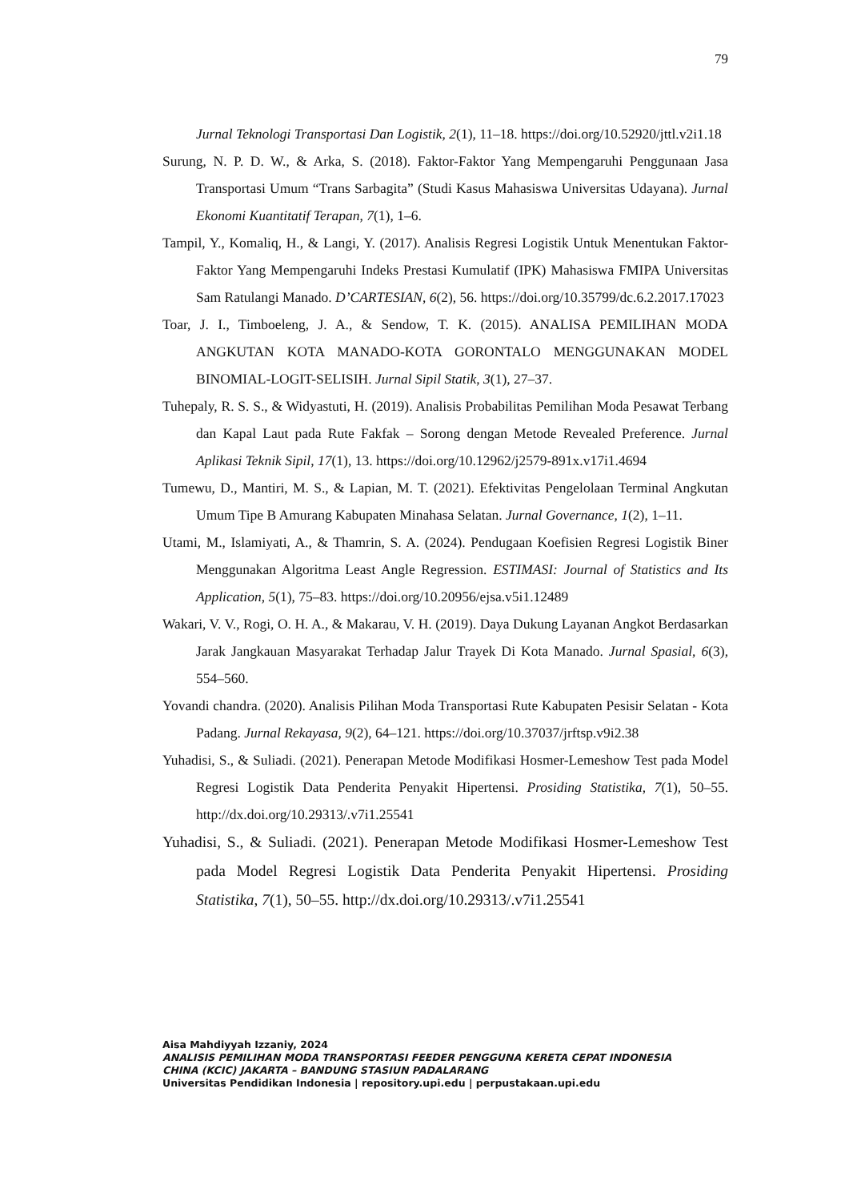79
Jurnal Teknologi Transportasi Dan Logistik, 2(1), 11–18. https://doi.org/10.52920/jttl.v2i1.18
Surung, N. P. D. W., & Arka, S. (2018). Faktor-Faktor Yang Mempengaruhi Penggunaan Jasa Transportasi Umum “Trans Sarbagita” (Studi Kasus Mahasiswa Universitas Udayana). Jurnal Ekonomi Kuantitatif Terapan, 7(1), 1–6.
Tampil, Y., Komaliq, H., & Langi, Y. (2017). Analisis Regresi Logistik Untuk Menentukan Faktor-Faktor Yang Mempengaruhi Indeks Prestasi Kumulatif (IPK) Mahasiswa FMIPA Universitas Sam Ratulangi Manado. D’CARTESIAN, 6(2), 56. https://doi.org/10.35799/dc.6.2.2017.17023
Toar, J. I., Timboeleng, J. A., & Sendow, T. K. (2015). ANALISA PEMILIHAN MODA ANGKUTAN KOTA MANADO-KOTA GORONTALO MENGGUNAKAN MODEL BINOMIAL-LOGIT-SELISIH. Jurnal Sipil Statik, 3(1), 27–37.
Tuhepaly, R. S. S., & Widyastuti, H. (2019). Analisis Probabilitas Pemilihan Moda Pesawat Terbang dan Kapal Laut pada Rute Fakfak – Sorong dengan Metode Revealed Preference. Jurnal Aplikasi Teknik Sipil, 17(1), 13. https://doi.org/10.12962/j2579-891x.v17i1.4694
Tumewu, D., Mantiri, M. S., & Lapian, M. T. (2021). Efektivitas Pengelolaan Terminal Angkutan Umum Tipe B Amurang Kabupaten Minahasa Selatan. Jurnal Governance, 1(2), 1–11.
Utami, M., Islamiyati, A., & Thamrin, S. A. (2024). Pendugaan Koefisien Regresi Logistik Biner Menggunakan Algoritma Least Angle Regression. ESTIMASI: Journal of Statistics and Its Application, 5(1), 75–83. https://doi.org/10.20956/ejsa.v5i1.12489
Wakari, V. V., Rogi, O. H. A., & Makarau, V. H. (2019). Daya Dukung Layanan Angkot Berdasarkan Jarak Jangkauan Masyarakat Terhadap Jalur Trayek Di Kota Manado. Jurnal Spasial, 6(3), 554–560.
Yovandi chandra. (2020). Analisis Pilihan Moda Transportasi Rute Kabupaten Pesisir Selatan - Kota Padang. Jurnal Rekayasa, 9(2), 64–121. https://doi.org/10.37037/jrftsp.v9i2.38
Yuhadisi, S., & Suliadi. (2021). Penerapan Metode Modifikasi Hosmer-Lemeshow Test pada Model Regresi Logistik Data Penderita Penyakit Hipertensi. Prosiding Statistika, 7(1), 50–55. http://dx.doi.org/10.29313/.v7i1.25541
Yuhadisi, S., & Suliadi. (2021). Penerapan Metode Modifikasi Hosmer-Lemeshow Test pada Model Regresi Logistik Data Penderita Penyakit Hipertensi. Prosiding Statistika, 7(1), 50–55. http://dx.doi.org/10.29313/.v7i1.25541
Aisa Mahdiyyah Izzaniy, 2024
ANALISIS PEMILIHAN MODA TRANSPORTASI FEEDER PENGGUNA KERETA CEPAT INDONESIA
CHINA (KCIC) JAKARTA – BANDUNG STASIUN PADALARANG
Universitas Pendidikan Indonesia | repository.upi.edu | perpustakaan.upi.edu